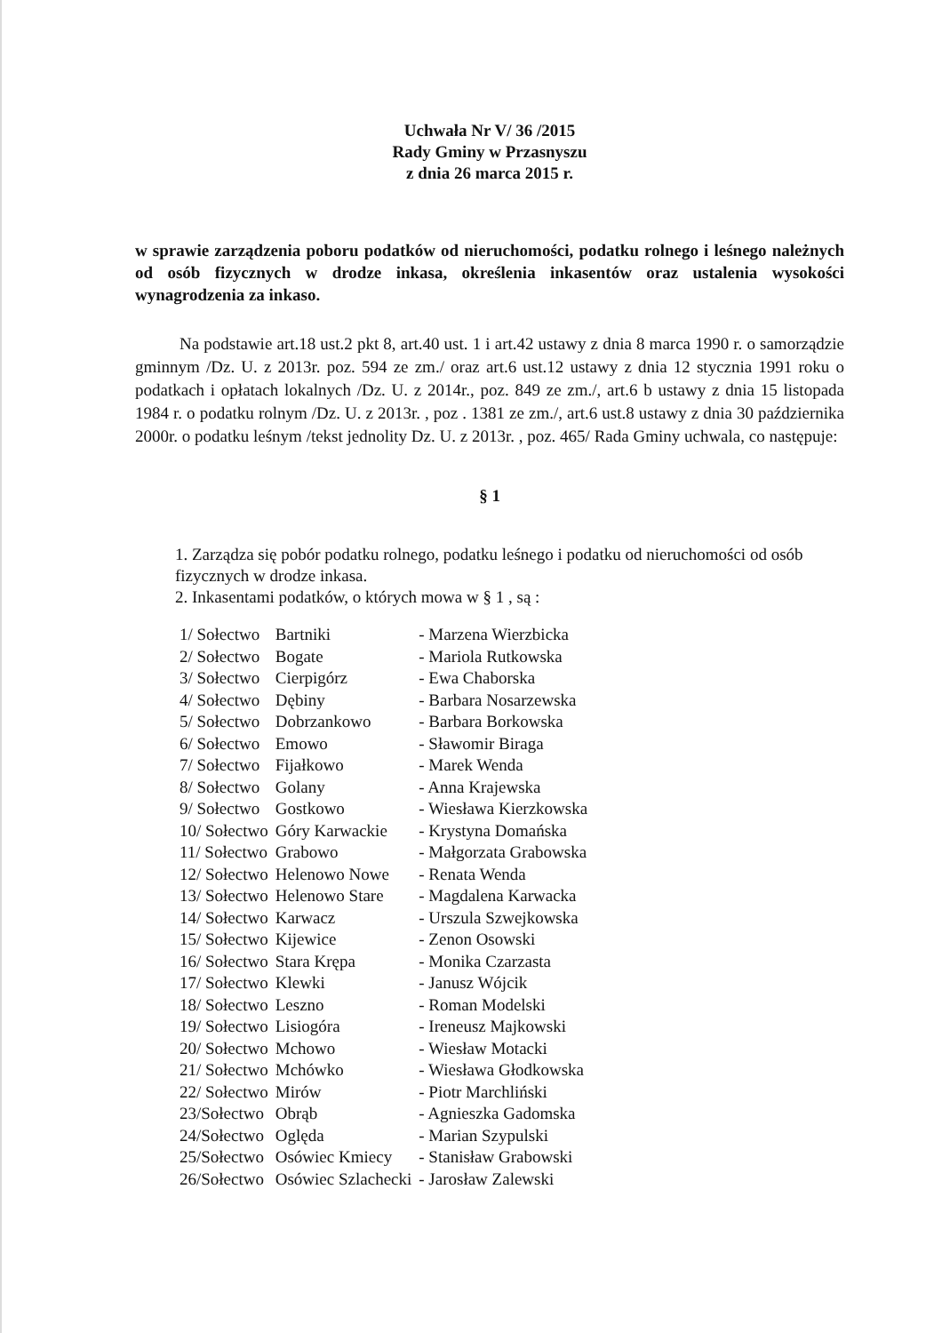Uchwała Nr V/ 36 /2015
Rady Gminy w Przasnyszu
z dnia 26 marca 2015 r.
w sprawie zarządzenia poboru podatków od nieruchomości, podatku rolnego i leśnego należnych od osób fizycznych w drodze inkasa, określenia inkasentów oraz ustalenia wysokości wynagrodzenia za inkaso.
Na podstawie art.18 ust.2 pkt 8, art.40 ust. 1 i art.42 ustawy z dnia 8 marca 1990 r. o samorządzie gminnym /Dz. U. z 2013r. poz. 594 ze zm./ oraz art.6 ust.12 ustawy z dnia 12 stycznia 1991 roku o podatkach i opłatach lokalnych /Dz. U. z 2014r., poz. 849 ze zm./, art.6 b ustawy z dnia 15 listopada 1984 r. o podatku rolnym /Dz. U. z 2013r. , poz . 1381 ze zm./, art.6 ust.8 ustawy z dnia 30 października 2000r. o podatku leśnym /tekst jednolity Dz. U. z 2013r. , poz. 465/ Rada Gminy uchwala, co następuje:
§ 1
1. Zarządza się pobór podatku rolnego, podatku leśnego i podatku od nieruchomości od osób fizycznych w drodze inkasa.
2. Inkasentami podatków, o których mowa w § 1 , są :
| 1/ Sołectwo | Bartniki | - Marzena Wierzbicka |
| 2/ Sołectwo | Bogate | - Mariola Rutkowska |
| 3/ Sołectwo | Cierpigórz | - Ewa Chaborska |
| 4/ Sołectwo | Dębiny | - Barbara Nosarzewska |
| 5/ Sołectwo | Dobrzankowo | - Barbara Borkowska |
| 6/ Sołectwo | Emowo | - Sławomir Biraga |
| 7/ Sołectwo | Fijałkowo | - Marek Wenda |
| 8/ Sołectwo | Golany | - Anna Krajewska |
| 9/ Sołectwo | Gostkowo | - Wiesława Kierzkowska |
| 10/ Sołectwo | Góry Karwackie | - Krystyna Domańska |
| 11/ Sołectwo | Grabowo | - Małgorzata Grabowska |
| 12/ Sołectwo | Helenowo Nowe | - Renata Wenda |
| 13/ Sołectwo | Helenowo Stare | - Magdalena Karwacka |
| 14/ Sołectwo | Karwacz | - Urszula Szwejkowska |
| 15/ Sołectwo | Kijewice | - Zenon Osowski |
| 16/ Sołectwo | Stara Krępa | - Monika Czarzasta |
| 17/ Sołectwo | Klewki | - Janusz Wójcik |
| 18/ Sołectwo | Leszno | - Roman Modelski |
| 19/ Sołectwo | Lisiogóra | - Ireneusz Majkowski |
| 20/ Sołectwo | Mchowo | - Wiesław Motacki |
| 21/ Sołectwo | Mchówko | - Wiesława Głodkowska |
| 22/ Sołectwo | Mirów | - Piotr Marchliński |
| 23/Sołectwo | Obrąb | - Agnieszka Gadomska |
| 24/Sołectwo | Oględa | - Marian Szypulski |
| 25/Sołectwo | Osówiec Kmiecy | - Stanisław Grabowski |
| 26/Sołectwo | Osówiec Szlachecki | - Jarosław Zalewski |